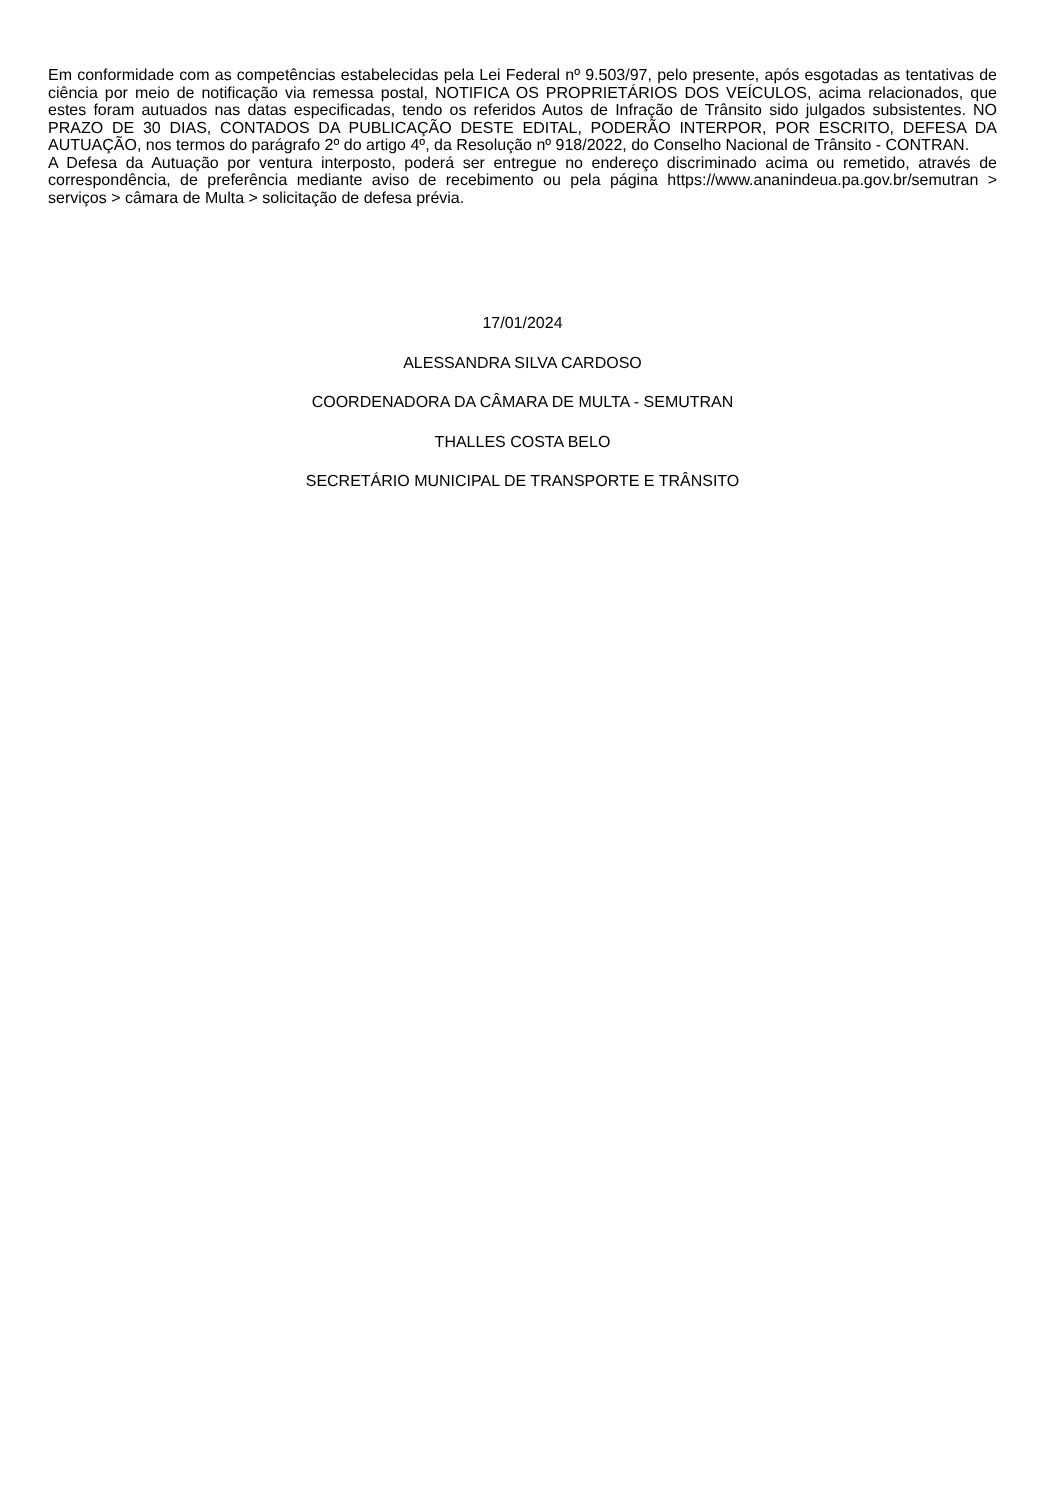Em conformidade com as competências estabelecidas pela Lei Federal nº 9.503/97, pelo presente, após esgotadas as tentativas de ciência por meio de notificação via remessa postal, NOTIFICA OS PROPRIETÁRIOS DOS VEÍCULOS, acima relacionados, que estes foram autuados nas datas especificadas, tendo os referidos Autos de Infração de Trânsito sido julgados subsistentes. NO PRAZO DE 30 DIAS, CONTADOS DA PUBLICAÇÃO DESTE EDITAL, PODERÃO INTERPOR, POR ESCRITO, DEFESA DA AUTUAÇÃO, nos termos do parágrafo 2º do artigo 4º, da Resolução nº 918/2022, do Conselho Nacional de Trânsito - CONTRAN.
A Defesa da Autuação por ventura interposto, poderá ser entregue no endereço discriminado acima ou remetido, através de correspondência, de preferência mediante aviso de recebimento ou pela página https://www.ananindeua.pa.gov.br/semutran > serviços > câmara de Multa > solicitação de defesa prévia.
17/01/2024
ALESSANDRA SILVA CARDOSO
COORDENADORA DA CÂMARA DE MULTA - SEMUTRAN
THALLES COSTA BELO
SECRETÁRIO MUNICIPAL DE TRANSPORTE E TRÂNSITO